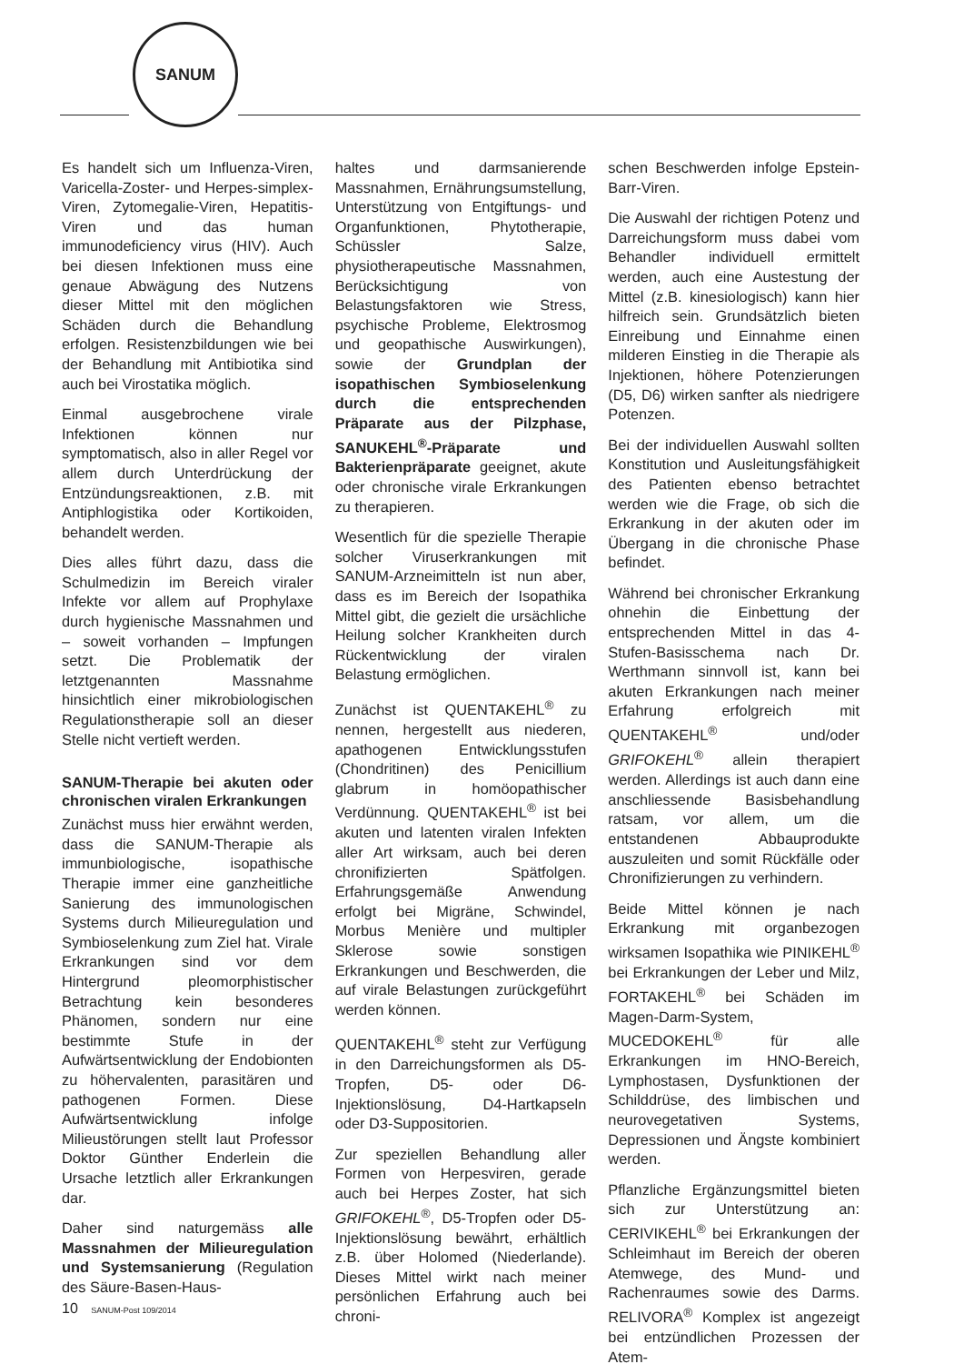SANUM
Es handelt sich um Influenza-Viren, Varicella-Zoster- und Herpes-simplex-Viren, Zytomegalie-Viren, Hepatitis-Viren und das human immunodeficiency virus (HIV). Auch bei diesen Infektionen muss eine genaue Abwägung des Nutzens dieser Mittel mit den möglichen Schäden durch die Behandlung erfolgen. Resistenzbildungen wie bei der Behandlung mit Antibiotika sind auch bei Virostatika möglich.
Einmal ausgebrochene virale Infektionen können nur symptomatisch, also in aller Regel vor allem durch Unterdrückung der Entzündungsreaktionen, z.B. mit Antiphlogistika oder Kortikoiden, behandelt werden.
Dies alles führt dazu, dass die Schulmedizin im Bereich viraler Infekte vor allem auf Prophylaxe durch hygienische Massnahmen und – soweit vorhanden – Impfungen setzt. Die Problematik der letztgenannten Massnahme hinsichtlich einer mikrobiologischen Regulationstherapie soll an dieser Stelle nicht vertieft werden.
SANUM-Therapie bei akuten oder chronischen viralen Erkrankungen
Zunächst muss hier erwähnt werden, dass die SANUM-Therapie als immunbiologische, isopathische Therapie immer eine ganzheitliche Sanierung des immunologischen Systems durch Milieuregulation und Symbioselenkung zum Ziel hat. Virale Erkrankungen sind vor dem Hintergrund pleomorphistischer Betrachtung kein besonderes Phänomen, sondern nur eine bestimmte Stufe in der Aufwärtsentwicklung der Endobionten zu höhervalenten, parasitären und pathogenen Formen. Diese Aufwärtsentwicklung infolge Milieustörungen stellt laut Professor Doktor Günther Enderlein die Ursache letztlich aller Erkrankungen dar.
Daher sind naturgemäss alle Massnahmen der Milieuregulation und Systemsanierung (Regulation des Säure-Basen-Haus-
haltes und darmsanierende Massnahmen, Ernährungsumstellung, Unterstützung von Entgiftungs- und Organfunktionen, Phytotherapie, Schüssler Salze, physiotherapeutische Massnahmen, Berücksichtigung von Belastungsfaktoren wie Stress, psychische Probleme, Elektrosmog und geopathische Auswirkungen), sowie der Grundplan der isopathischen Symbioselenkung durch die entsprechenden Präparate aus der Pilzphase, SANUKEHL<sup>®</sup>-Präparate und Bakterienpräparate geeignet, akute oder chronische virale Erkrankungen zu therapieren.
Wesentlich für die spezielle Therapie solcher Viruserkrankungen mit SANUM-Arzneimitteln ist nun aber, dass es im Bereich der Isopathika Mittel gibt, die gezielt die ursächliche Heilung solcher Krankheiten durch Rückentwicklung der viralen Belastung ermöglichen.
Zunächst ist QUENTAKEHL<sup>®</sup> zu nennen, hergestellt aus niederen, apathogenen Entwicklungsstufen (Chondritinen) des Penicillium glabrum in homöopathischer Verdünnung. QUENTAKEHL<sup>®</sup> ist bei akuten und latenten viralen Infekten aller Art wirksam, auch bei deren chronifizierten Spätfolgen. Erfahrungsgemäße Anwendung erfolgt bei Migräne, Schwindel, Morbus Menière und multipler Sklerose sowie sonstigen Erkrankungen und Beschwerden, die auf virale Belastungen zurückgeführt werden können.
QUENTAKEHL<sup>®</sup> steht zur Verfügung in den Darreichungsformen als D5-Tropfen, D5- oder D6-Injektionslösung, D4-Hartkapseln oder D3-Suppositorien.
Zur speziellen Behandlung aller Formen von Herpesviren, gerade auch bei Herpes Zoster, hat sich GRIFOKEHL<sup>®</sup>, D5-Tropfen oder D5-Injektionslösung bewährt, erhältlich z.B. über Holomed (Niederlande). Dieses Mittel wirkt nach meiner persönlichen Erfahrung auch bei chroni-
schen Beschwerden infolge Epstein-Barr-Viren.
Die Auswahl der richtigen Potenz und Darreichungsform muss dabei vom Behandler individuell ermittelt werden, auch eine Austestung der Mittel (z.B. kinesiologisch) kann hier hilfreich sein. Grundsätzlich bieten Einreibung und Einnahme einen milderen Einstieg in die Therapie als Injektionen, höhere Potenzierungen (D5, D6) wirken sanfter als niedrigere Potenzen.
Bei der individuellen Auswahl sollten Konstitution und Ausleitungsfähigkeit des Patienten ebenso betrachtet werden wie die Frage, ob sich die Erkrankung in der akuten oder im Übergang in die chronische Phase befindet.
Während bei chronischer Erkrankung ohnehin die Einbettung der entsprechenden Mittel in das 4-Stufen-Basisschema nach Dr. Werthmann sinnvoll ist, kann bei akuten Erkrankungen nach meiner Erfahrung erfolgreich mit QUENTAKEHL<sup>®</sup> und/oder GRIFOKEHL<sup>®</sup> allein therapiert werden. Allerdings ist auch dann eine anschliessende Basisbehandlung ratsam, vor allem, um die entstandenen Abbauprodukte auszuleiten und somit Rückfälle oder Chronifizierungen zu verhindern.
Beide Mittel können je nach Erkrankung mit organbezogen wirksamen Isopathika wie PINIKEHL<sup>®</sup> bei Erkrankungen der Leber und Milz, FORTAKEHL<sup>®</sup> bei Schäden im Magen-Darm-System, MUCEDOKEHL<sup>®</sup> für alle Erkrankungen im HNO-Bereich, Lymphostasen, Dysfunktionen der Schilddrüse, des limbischen und neurovegetativen Systems, Depressionen und Ängste kombiniert werden.
Pflanzliche Ergänzungsmittel bieten sich zur Unterstützung an: CERIVIKEHL<sup>®</sup> bei Erkrankungen der Schleimhaut im Bereich der oberen Atemwege, des Mund- und Rachenraumes sowie des Darms. RELIVORA<sup>®</sup> Komplex ist angezeigt bei entzündlichen Prozessen der Atem-
10 SANUM-Post 109/2014